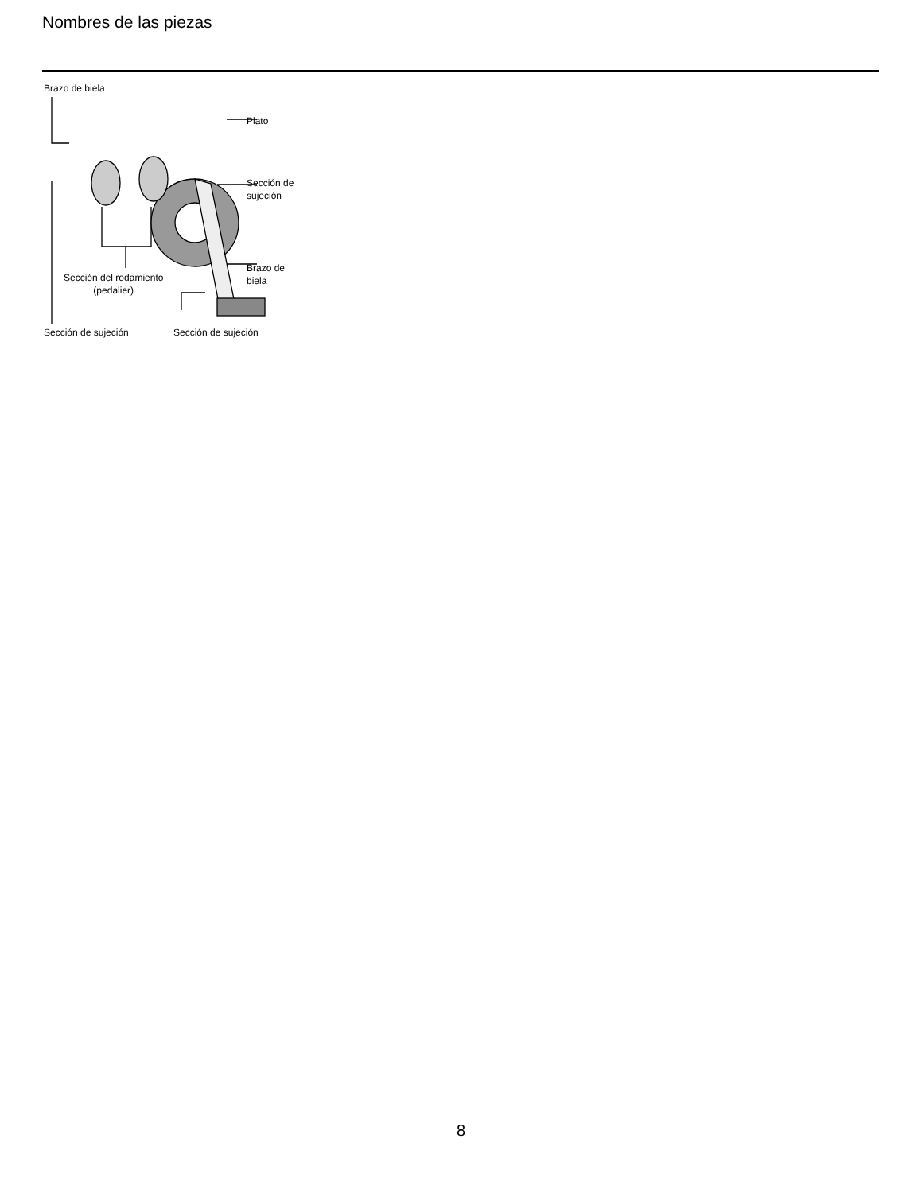Nombres de las piezas
Brazo de biela
Plato
Sección de
sujeción
Brazo de
biela
Sección del rodamiento
(pedalier)
Sección de sujeción Sección de sujeción
8